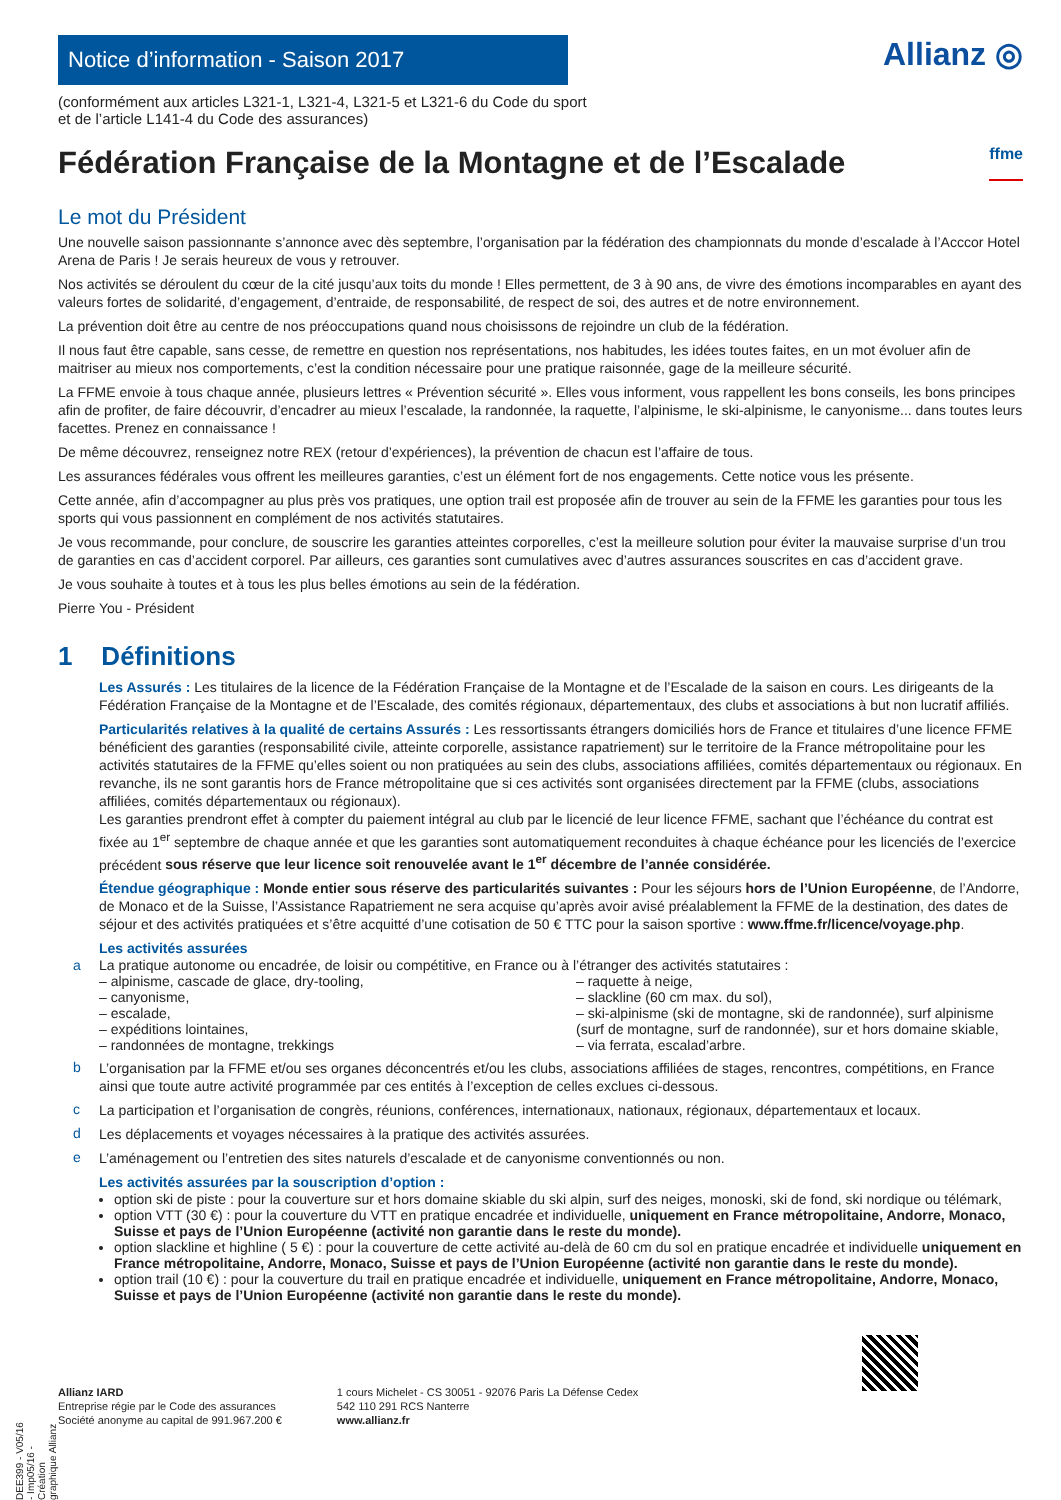Notice d’information - Saison 2017
Allianz ◎
(conformément aux articles L321-1, L321-4, L321-5 et L321-6 du Code du sport
et de l’article L141-4 du Code des assurances)
Fédération Française de la Montagne et de l’Escalade ffme
Le mot du Président
Une nouvelle saison passionnante s’annonce avec dès septembre, l’organisation par la fédération des championnats du monde d’escalade à l’Acccor Hotel Arena de Paris ! Je serais heureux de vous y retrouver.
Nos activités se déroulent du cœur de la cité jusqu’aux toits du monde ! Elles permettent, de 3 à 90 ans, de vivre des émotions incomparables en ayant des valeurs fortes de solidarité, d’engagement, d’entraide, de responsabilité, de respect de soi, des autres et de notre environnement.
La prévention doit être au centre de nos préoccupations quand nous choisissons de rejoindre un club de la fédération.
Il nous faut être capable, sans cesse, de remettre en question nos représentations, nos habitudes, les idées toutes faites, en un mot évoluer afin de maitriser au mieux nos comportements, c’est la condition nécessaire pour une pratique raisonnée, gage de la meilleure sécurité.
La FFME envoie à tous chaque année, plusieurs lettres « Prévention sécurité ». Elles vous informent, vous rappellent les bons conseils, les bons principes afin de profiter, de faire découvrir, d’encadrer au mieux l’escalade, la randonnée, la raquette, l’alpinisme, le ski-alpinisme, le canyonisme... dans toutes leurs facettes. Prenez en connaissance !
De même découvrez, renseignez notre REX (retour d’expériences), la prévention de chacun est l’affaire de tous.
Les assurances fédérales vous offrent les meilleures garanties, c’est un élément fort de nos engagements. Cette notice vous les présente.
Cette année, afin d’accompagner au plus près vos pratiques, une option trail est proposée afin de trouver au sein de la FFME les garanties pour tous les sports qui vous passionnent en complément de nos activités statutaires.
Je vous recommande, pour conclure, de souscrire les garanties atteintes corporelles, c’est la meilleure solution pour éviter la mauvaise surprise d’un trou de garanties en cas d’accident corporel. Par ailleurs, ces garanties sont cumulatives avec d’autres assurances souscrites en cas d’accident grave.
Je vous souhaite à toutes et à tous les plus belles émotions au sein de la fédération.
Pierre You - Président
1 Définitions
Les Assurés : Les titulaires de la licence de la Fédération Française de la Montagne et de l’Escalade de la saison en cours. Les dirigeants de la Fédération Française de la Montagne et de l’Escalade, des comités régionaux, départementaux, des clubs et associations à but non lucratif affiliés.
Particularités relatives à la qualité de certains Assurés : Les ressortissants étrangers domiciliés hors de France et titulaires d’une licence FFME bénéficient des garanties (responsabilité civile, atteinte corporelle, assistance rapatriement) sur le territoire de la France métropolitaine pour les activités statutaires de la FFME qu’elles soient ou non pratiquées au sein des clubs, associations affiliées, comités départementaux ou régionaux. En revanche, ils ne sont garantis hors de France métropolitaine que si ces activités sont organisées directement par la FFME (clubs, associations affiliées, comités départementaux ou régionaux).
Les garanties prendront effet à compter du paiement intégral au club par le licencié de leur licence FFME, sachant que l’échéance du contrat est fixée au 1<sup>er</sup> septembre de chaque année et que les garanties sont automatiquement reconduites à chaque échéance pour les licenciés de l’exercice précédent sous réserve que leur licence soit renouvelée avant le 1<sup>er</sup> décembre de l’année considérée.
Étendue géographique : Monde entier sous réserve des particularités suivantes : Pour les séjours hors de l’Union Européenne, de l’Andorre, de Monaco et de la Suisse, l’Assistance Rapatriement ne sera acquise qu’après avoir avisé préalablement la FFME de la destination, des dates de séjour et des activités pratiquées et s’être acquitté d’une cotisation de 50 € TTC pour la saison sportive : www.ffme.fr/licence/voyage.php.
Les activités assurées
a La pratique autonome ou encadrée, de loisir ou compétitive, en France ou à l’étranger des activités statutaires :
– alpinisme, cascade de glace, dry-tooling,
– canyonisme,
– escalade,
– expéditions lointaines,
– randonnées de montagne, trekkings
– raquette à neige,
– slackline (60 cm max. du sol),
– ski-alpinisme (ski de montagne, ski de randonnée), surf alpinisme (surf de montagne, surf de randonnée), sur et hors domaine skiable,
– via ferrata, escalad’arbre.
b
L’organisation par la FFME et/ou ses organes déconcentrés et/ou les clubs, associations affiliées de stages, rencontres, compétitions, en France ainsi que toute autre activité programmée par ces entités à l’exception de celles exclues ci-dessous.
c
La participation et l’organisation de congrès, réunions, conférences, internationaux, nationaux, régionaux, départementaux et locaux.
d
Les déplacements et voyages nécessaires à la pratique des activités assurées.
e
L’aménagement ou l’entretien des sites naturels d’escalade et de canyonisme conventionnés ou non.
Les activités assurées par la souscription d’option :
option ski de piste : pour la couverture sur et hors domaine skiable du ski alpin, surf des neiges, monoski, ski de fond, ski nordique ou télémark,
option VTT (30 €) : pour la couverture du VTT en pratique encadrée et individuelle, uniquement en France métropolitaine, Andorre, Monaco, Suisse et pays de l’Union Européenne (activité non garantie dans le reste du monde).
option slackline et highline ( 5 €) : pour la couverture de cette activité au-delà de 60 cm du sol en pratique encadrée et individuelle uniquement en France métropolitaine, Andorre, Monaco, Suisse et pays de l’Union Européenne (activité non garantie dans le reste du monde).
option trail (10 €) : pour la couverture du trail en pratique encadrée et individuelle, uniquement en France métropolitaine, Andorre, Monaco, Suisse et pays de l’Union Européenne (activité non garantie dans le reste du monde).
Allianz IARD
Entreprise régie par le Code des assurances
Société anonyme au capital de 991.967.200 €
1 cours Michelet - CS 30051 - 92076 Paris La Défense Cedex
542 110 291 RCS Nanterre
www.allianz.fr
DEE399 - V05/16 - Imp05/16 - Création graphique Allianz